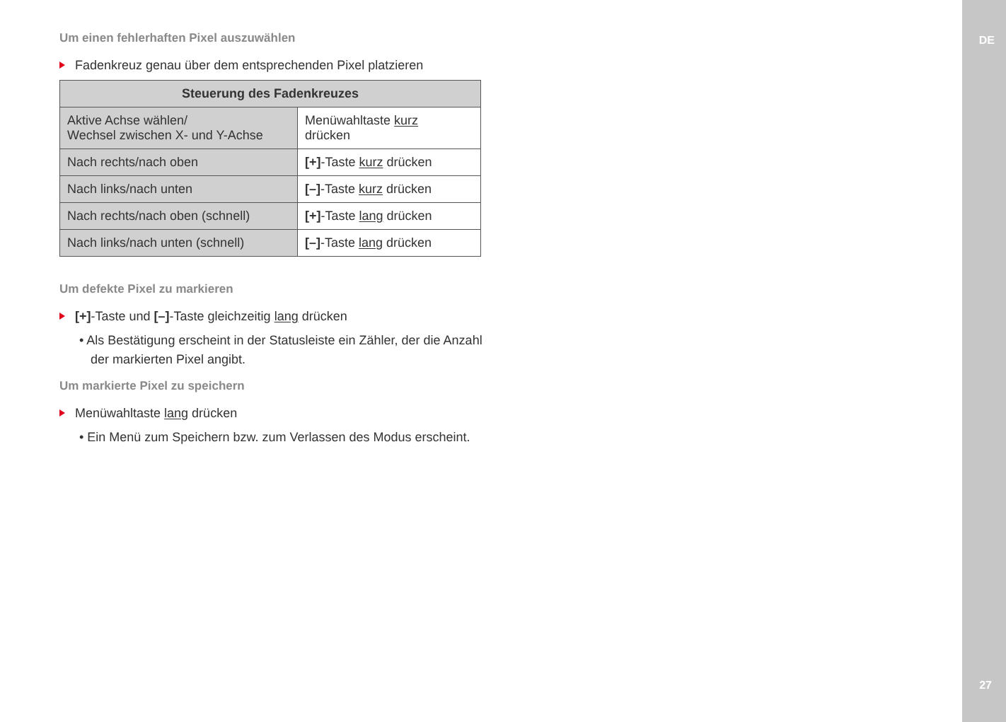DE
Um einen fehlerhaften Pixel auszuwählen
Fadenkreuz genau über dem entsprechenden Pixel platzieren
| Steuerung des Fadenkreuzes | |
| --- | --- |
| Aktive Achse wählen/ Wechsel zwischen X- und Y-Achse | Menüwahltaste kurz drücken |
| Nach rechts/nach oben | [+] -Taste kurz drücken |
| Nach links/nach unten | [–] -Taste kurz drücken |
| Nach rechts/nach oben (schnell) | [+] -Taste lang drücken |
| Nach links/nach unten (schnell) | [–] -Taste lang drücken |
Um defekte Pixel zu markieren
[+]-Taste und [–]-Taste gleichzeitig lang drücken
• Als Bestätigung erscheint in der Statusleiste ein Zähler, der die Anzahl der markierten Pixel angibt.
Um markierte Pixel zu speichern
Menüwahltaste lang drücken
• Ein Menü zum Speichern bzw. zum Verlassen des Modus erscheint.
27